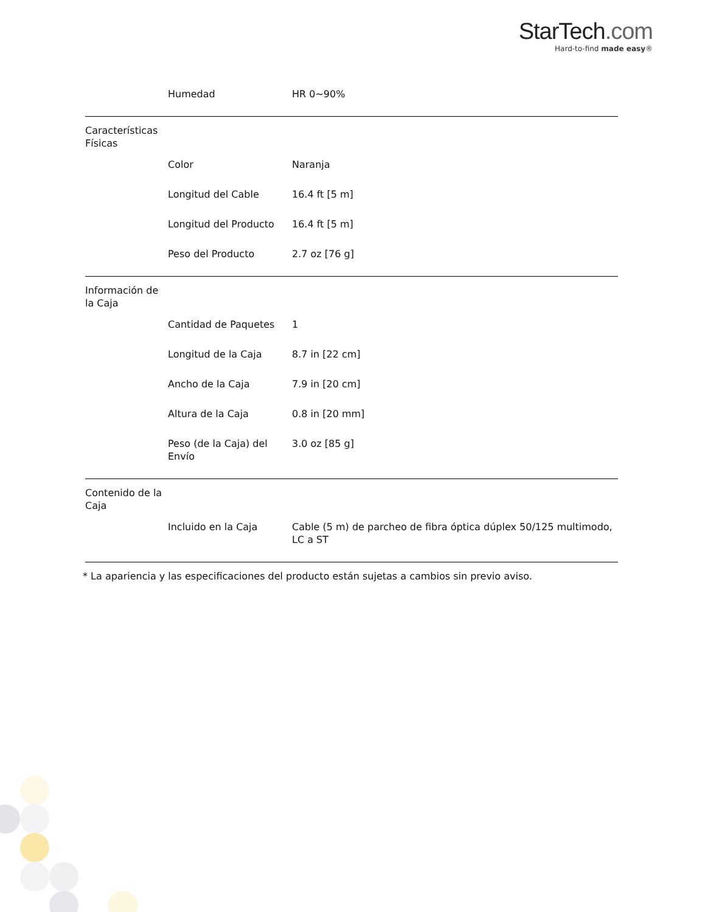StarTech.com
Hard-to-find made easy®
| | Humedad | HR 0~90% |
| Características Físicas | | |
| | Color | Naranja |
| | Longitud del Cable | 16.4 ft [5 m] |
| | Longitud del Producto | 16.4 ft [5 m] |
| | Peso del Producto | 2.7 oz [76 g] |
| Información de la Caja | | |
| | Cantidad de Paquetes | 1 |
| | Longitud de la Caja | 8.7 in [22 cm] |
| | Ancho de la Caja | 7.9 in [20 cm] |
| | Altura de la Caja | 0.8 in [20 mm] |
| | Peso (de la Caja) del Envío | 3.0 oz [85 g] |
| Contenido de la Caja | | |
| | Incluido en la Caja | Cable (5 m) de parcheo de fibra óptica dúplex 50/125 multimodo, LC a ST |
* La apariencia y las especificaciones del producto están sujetas a cambios sin previo aviso.